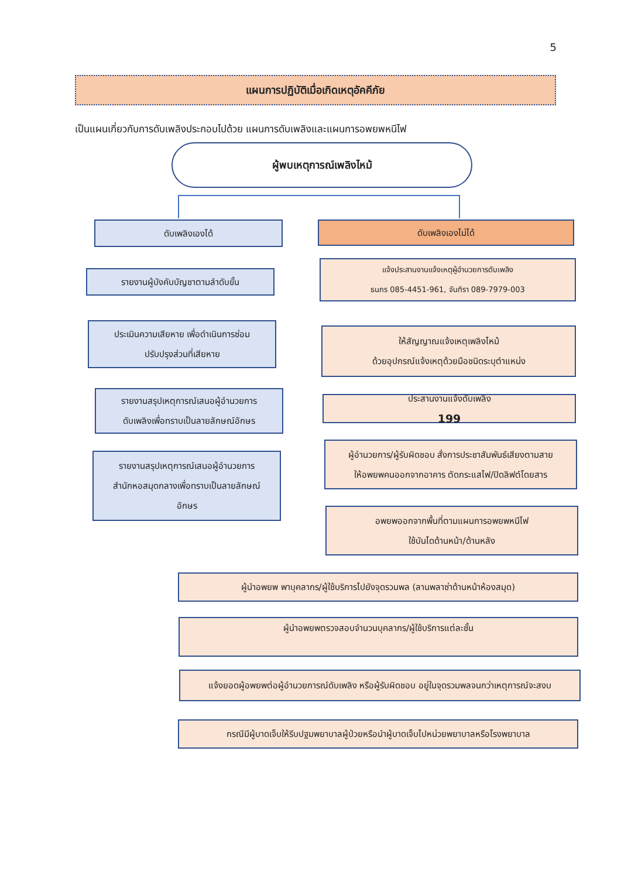5
แผนการปฏิบัติเมื่อเกิดเหตุอัคคีภัย
เป็นแผนเกี่ยวกับการดับเพลิงประกอบไปด้วย แผนการดับเพลิงและแผนการอพยพหนีไฟ
ผู้พบเหตุการณ์เพลิงไหม้
ดับเพลิงเองได้
รายงานผู้บังคับบัญชาตามลำดับขั้น
ประเมินความเสียหาย เพื่อดำเนินการซ่อม
ปรับปรุงส่วนที่เสียหาย
รายงานสรุปเหตุการณ์เสนอผู้อำนวยการ
ดับเพลิงเพื่อทราบเป็นลายลักษณ์อักษร
รายงานสรุปเหตุการณ์เสนอผู้อำนวยการ
สำนักหอสมุดกลางเพื่อทราบเป็นลายลักษณ์
อักษร
ดับเพลิงเองไม่ได้
แจ้งประสานงานแจ้งเหตุผู้อำนวยการดับเพลิง
ธนภร 085-4451-961, จันทิรา 089-7979-003
ให้สัญญาณแจ้งเหตุเพลิงไหม้
ด้วยอุปกรณ์แจ้งเหตุด้วยมือชนิดระบุตำแหน่ง
ประสานงานแจ้งดับเพลิง
199
ผู้อำนวยการ/ผู้รับผิดชอบ สั่งการประชาสัมพันธ์เสียงตามสาย
ให้อพยพคนออกจากอาคาร ตัดกระแสไฟ/ปิดลิฟต์โดยสาร
อพยพออกจากพื้นที่ตามแผนการอพยพหนีไฟ
ใช้บันไดด้านหน้า/ด้านหลัง
ผู้นำอพยพ พาบุคลากร/ผู้ใช้บริการไปยังจุดรวมพล (ลานพลาซ่าด้านหน้าห้องสมุด)
ผู้นำอพยพตรวจสอบจำนวนบุคลากร/ผู้ใช้บริการแต่ละชั้น
แจ้งยอดผู้อพยพต่อผู้อำนวยการณ์ดับเพลิง หรือผู้รับผิดชอบ อยู่ในจุดรวมพลจนกว่าเหตุการณ์จะสงบ
กรณีมีผู้บาดเจ็บให้รีบปฐมพยาบาลผู้ป่วยหรือนำผู้บาดเจ็บไปหน่วยพยาบาลหรือโรงพยาบาล